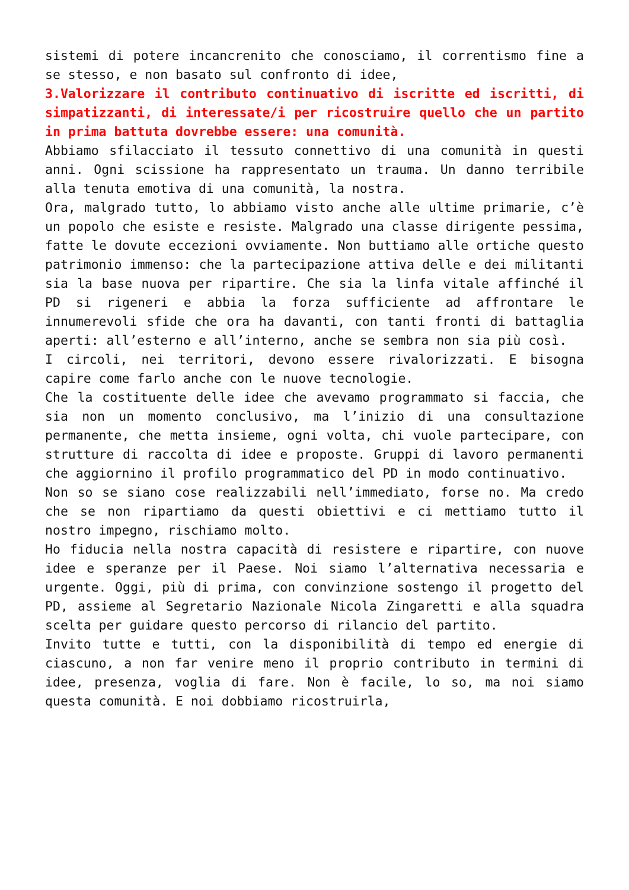sistemi di potere incancrenito che conosciamo, il correntismo fine a se stesso, e non basato sul confronto di idee,
3.Valorizzare il contributo continuativo di iscritte ed iscritti, di simpatizzanti, di interessate/i per ricostruire quello che un partito in prima battuta dovrebbe essere: una comunità.
Abbiamo sfilacciato il tessuto connettivo di una comunità in questi anni. Ogni scissione ha rappresentato un trauma. Un danno terribile alla tenuta emotiva di una comunità, la nostra.
Ora, malgrado tutto, lo abbiamo visto anche alle ultime primarie, c’è un popolo che esiste e resiste. Malgrado una classe dirigente pessima, fatte le dovute eccezioni ovviamente. Non buttiamo alle ortiche questo patrimonio immenso: che la partecipazione attiva delle e dei militanti sia la base nuova per ripartire. Che sia la linfa vitale affinché il PD si rigeneri e abbia la forza sufficiente ad affrontare le innumerevoli sfide che ora ha davanti, con tanti fronti di battaglia aperti: all’esterno e all’interno, anche se sembra non sia più così.
I circoli, nei territori, devono essere rivalorizzati. E bisogna capire come farlo anche con le nuove tecnologie.
Che la costituente delle idee che avevamo programmato si faccia, che sia non un momento conclusivo, ma l’inizio di una consultazione permanente, che metta insieme, ogni volta, chi vuole partecipare, con strutture di raccolta di idee e proposte. Gruppi di lavoro permanenti che aggiornino il profilo programmatico del PD in modo continuativo.
Non so se siano cose realizzabili nell’immediato, forse no. Ma credo che se non ripartiamo da questi obiettivi e ci mettiamo tutto il nostro impegno, rischiamo molto.
Ho fiducia nella nostra capacità di resistere e ripartire, con nuove idee e speranze per il Paese. Noi siamo l’alternativa necessaria e urgente. Oggi, più di prima, con convinzione sostengo il progetto del PD, assieme al Segretario Nazionale Nicola Zingaretti e alla squadra scelta per guidare questo percorso di rilancio del partito.
Invito tutte e tutti, con la disponibilità di tempo ed energie di ciascuno, a non far venire meno il proprio contributo in termini di idee, presenza, voglia di fare. Non è facile, lo so, ma noi siamo questa comunità. E noi dobbiamo ricostruirla,